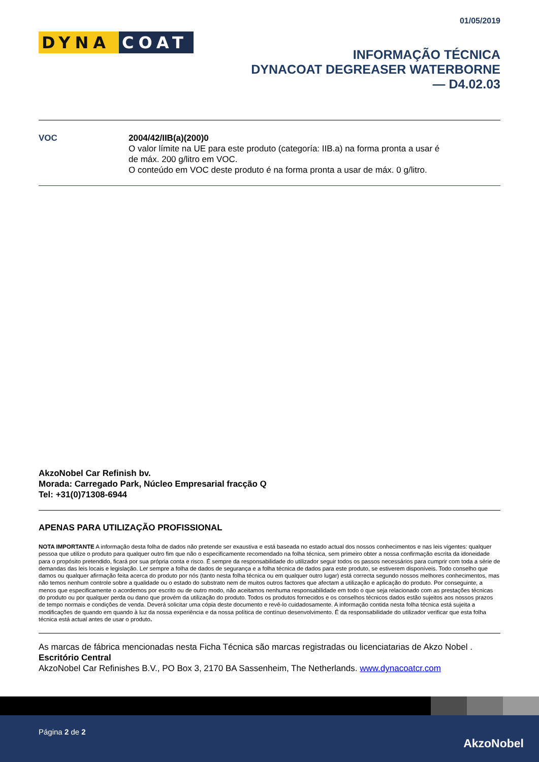01/05/2019
DYNA COAT
INFORMAÇÃO TÉCNICA
DYNACOAT DEGREASER WATERBORNE
— D4.02.03
VOC 2004/42/IIB(a)(200)0
O valor límite na UE para este produto (categoría: IIB.a) na forma pronta a usar é
de máx. 200 g/litro em VOC.
O conteúdo em VOC deste produto é na forma pronta a usar de máx. 0 g/litro.
AkzoNobel Car Refinish bv.
Morada: Carregado Park, Núcleo Empresarial fracção Q
Tel: +31(0)71308-6944
APENAS PARA UTILIZAÇÃO PROFISSIONAL
NOTA IMPORTANTE A informação desta folha de dados não pretende ser exaustiva e está baseada no estado actual dos nossos conhecimentos e nas leis vigentes: qualquer pessoa que utilize o produto para qualquer outro fim que não o especificamente recomendado na folha técnica, sem primeiro obter a nossa confirmação escrita da idoneidade para o propósito pretendido, ficará por sua própria conta e risco. É sempre da responsabilidade do utilizador seguir todos os passos necessários para cumprir com toda a série de demandas das leis locais e legislação. Ler sempre a folha de dados de segurança e a folha técnica de dados para este produto, se estiverem disponíveis. Todo conselho que damos ou qualquer afirmação feita acerca do produto por nós (tanto nesta folha técnica ou em qualquer outro lugar) está correcta segundo nossos melhores conhecimentos, mas não temos nenhum controle sobre a qualidade ou o estado do substrato nem de muitos outros factores que afectam a utilização e aplicação do produto. Por conseguinte, a menos que especificamente o acordemos por escrito ou de outro modo, não aceitamos nenhuma responsabilidade em todo o que seja relacionado com as prestações técnicas do produto ou por qualquer perda ou dano que provém da utilização do produto. Todos os produtos fornecidos e os conselhos técnicos dados estão sujeitos aos nossos prazos de tempo normais e condições de venda. Deverá solicitar uma cópia deste documento e revê-lo cuidadosamente. A informação contida nesta folha técnica está sujeita a modificações de quando em quando à luz da nossa experiência e da nossa política de contínuo desenvolvimento. É da responsabilidade do utilizador verificar que esta folha técnica está actual antes de usar o produto.
As marcas de fábrica mencionadas nesta Ficha Técnica são marcas registradas ou licenciatarias de Akzo Nobel .
Escritório Central
AkzoNobel Car Refinishes B.V., PO Box 3, 2170 BA Sassenheim, The Netherlands. www.dynacoatcr.com
Página 2 de 2
AkzoNobel